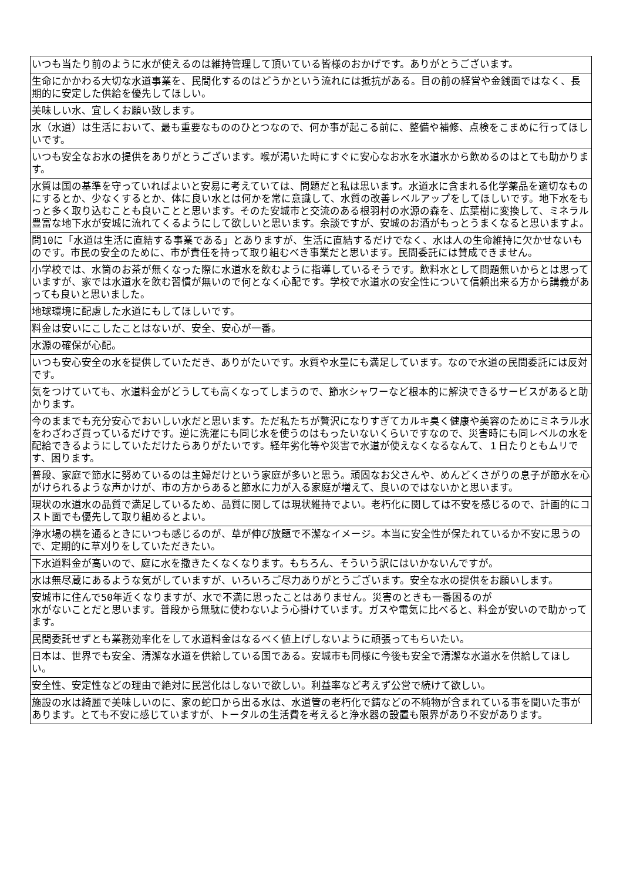| いつも当たり前のように水が使えるのは維持管理して頂いている皆様のおかげです。ありがとうございます。 |
| 生命にかかわる大切な水道事業を、民間化するのはどうかという流れには抵抗がある。目の前の経営や金銭面ではなく、長期的に安定した供給を優先してほしい。 |
| 美味しい水、宜しくお願い致します。 |
| 水（水道）は生活において、最も重要なもののひとつなので、何か事が起こる前に、整備や補修、点検をこまめに行ってほしいです。 |
| いつも安全なお水の提供をありがとうございます。喉が渇いた時にすぐに安心なお水を水道水から飲めるのはとても助かります。 |
| 水質は国の基準を守っていればよいと安易に考えていては、問題だと私は思います。水道水に含まれる化学薬品を適切なものにするとか、少なくするとか、体に良い水とは何かを常に意識して、水質の改善レベルアップをしてほしいです。地下水をもっと多く取り込むことも良いことと思います。そのた安城市と交流のある根羽村の水源の森を、広葉樹に変換して、ミネラル豊富な地下水が安城に流れてくるようにして欲しいと思います。余談ですが、安城のお酒がもっとうまくなると思いますよ。 |
| 問10に「水道は生活に直結する事業である」とありますが、生活に直結するだけでなく、水は人の生命維持に欠かせないものです。市民の安全のために、市が責任を持って取り組むべき事業だと思います。民間委託には賛成できません。 |
| 小学校では、水筒のお茶が無くなった際に水道水を飲むように指導しているそうです。飲料水として問題無いからとは思っていますが、家では水道水を飲む習慣が無いので何となく心配です。学校で水道水の安全性について信頼出来る方から講義があっても良いと思いました。 |
| 地球環境に配慮した水道にもしてほしいです。 |
| 料金は安いにこしたことはないが、安全、安心が一番。 |
| 水源の確保が心配。 |
| いつも安心安全の水を提供していただき、ありがたいです。水質や水量にも満足しています。なので水道の民間委託には反対です。 |
| 気をつけていても、水道料金がどうしても高くなってしまうので、節水シャワーなど根本的に解決できるサービスがあると助かります。 |
| 今のままでも充分安心でおいしい水だと思います。ただ私たちが贅沢になりすぎてカルキ臭く健康や美容のためにミネラル水をわざわざ買っているだけです。逆に洗濯にも同じ水を使うのはもったいないくらいですなので、災害時にも同レベルの水を配給できるようにしていただけたらありがたいです。経年劣化等や災害で水道が使えなくなるなんて、１日たりともムリです、困ります。 |
| 普段、家庭で節水に努めているのは主婦だけという家庭が多いと思う。頑固なお父さんや、めんどくさがりの息子が節水を心がけられるような声かけが、市の方からあると節水に力が入る家庭が増えて、良いのではないかと思います。 |
| 現状の水道水の品質で満足しているため、品質に関しては現状維持でよい。老朽化に関しては不安を感じるので、計画的にコスト面でも優先して取り組めるとよい。 |
| 浄水場の横を通るときにいつも感じるのが、草が伸び放題で不潔なイメージ。本当に安全性が保たれているか不安に思うので、定期的に草刈りをしていただきたい。 |
| 下水道料金が高いので、庭に水を撒きたくなくなります。もちろん、そういう訳にはいかないんですが。 |
| 水は無尽蔵にあるような気がしていますが、いろいろご尽力ありがとうございます。安全な水の提供をお願いします。 |
| 安城市に住んで50年近くなりますが、水で不満に思ったことはありません。災害のときも一番困るのが 水がないことだと思います。普段から無駄に使わないよう心掛けています。ガスや電気に比べると、料金が安いので助かってます。 |
| 民間委託せずとも業務効率化をして水道料金はなるべく値上げしないように頑張ってもらいたい。 |
| 日本は、世界でも安全、清潔な水道を供給している国である。安城市も同様に今後も安全で清潔な水道水を供給してほしい。 |
| 安全性、安定性などの理由で絶対に民営化はしないで欲しい。利益率など考えず公営で続けて欲しい。 |
| 施設の水は綺麗で美味しいのに、家の蛇口から出る水は、水道管の老朽化で錆などの不純物が含まれている事を聞いた事があります。とても不安に感じていますが、トータルの生活費を考えると浄水器の設置も限界があり不安があります。 |